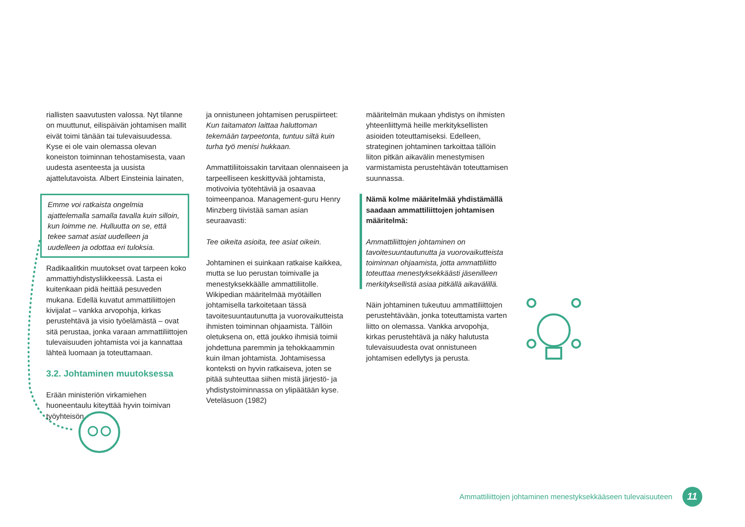riallisten saavutusten valossa. Nyt tilanne on muuttunut, eilispäivän johtamisen mallit eivät toimi tänään tai tulevaisuudessa. Kyse ei ole vain olemassa olevan koneiston toiminnan tehostamisesta, vaan uudesta asenteesta ja uusista ajattelutavoista. Albert Einsteinia lainaten,
Emme voi ratkaista ongelmia ajattelemalla samalla tavalla kuin silloin, kun loimme ne. Hulluutta on se, että tekee samat asiat uudelleen ja uudelleen ja odottaa eri tuloksia.
Radikaalitkin muutokset ovat tarpeen koko ammattiyhdistysliikkeessä. Lasta ei kuitenkaan pidä heittää pesuveden mukana. Edellä kuvatut ammattiliittojen kivijalat – vankka arvopohja, kirkas perustehtävä ja visio työelämästä – ovat sitä perustaa, jonka varaan ammattiliittojen tulevaisuuden johtamista voi ja kannattaa lähteä luomaan ja toteuttamaan.
3.2. Johtaminen muutoksessa
Erään ministeriön virkamiehen huoneentaulu kiteyttää hyvin toimivan työyhteisön
ja onnistuneen johtamisen peruspiirteet: Kun taitamaton laittaa haluttoman tekemään tarpeetonta, tuntuu siltä kuin turha työ menisi hukkaan.
Ammattiliitoissakin tarvitaan olennaiseen ja tarpeelliseen keskittyvää johtamista, motivoivia työtehtäviä ja osaavaa toimeenpanoa. Management-guru Henry Minzberg tiivistää saman asian seuraavasti:
Tee oikeita asioita, tee asiat oikein.
Johtaminen ei suinkaan ratkaise kaikkea, mutta se luo perustan toimivalle ja menestyksekkäälle ammattiliitolle. Wikipedian määritelmää myötäillen johtamisella tarkoitetaan tässä tavoitesuuntautunutta ja vuorovaikutteista ihmisten toiminnan ohjaamista. Tällöin oletuksena on, että joukko ihmisiä toimii johdettuna paremmin ja tehokkaammin kuin ilman johtamista. Johtamisessa konteksti on hyvin ratkaiseva, joten se pitää suhteuttaa siihen mistä järjestö- ja yhdistystoiminnassa on ylipäätään kyse. Veteläsuon (1982)
määritelmän mukaan yhdistys on ihmisten yhteenliittymä heille merkityksellisten asioiden toteuttamiseksi. Edelleen, strateginen johtaminen tarkoittaa tällöin liiton pitkän aikavälin menestymisen varmistamista perustehtävän toteuttamisen suunnassa.
Nämä kolme määritelmää yhdistämällä saadaan ammattiliittojen johtamisen määritelmä:
Ammattiliittojen johtaminen on tavoitesuuntautunutta ja vuorovaikutteista toiminnan ohjaamista, jotta ammattiliitto toteuttaa menestyksekkäästi jäsenilleen merkityksellistä asiaa pitkällä aikavälillä.
Näin johtaminen tukeutuu ammattiliittojen perustehtävään, jonka toteuttamista varten liitto on olemassa. Vankka arvopohja, kirkas perustehtävä ja näky halutusta tulevaisuudesta ovat onnistuneen johtamisen edellytys ja perusta.
Ammattiliittojen johtaminen menestyksekkääseen tulevaisuuteen 11